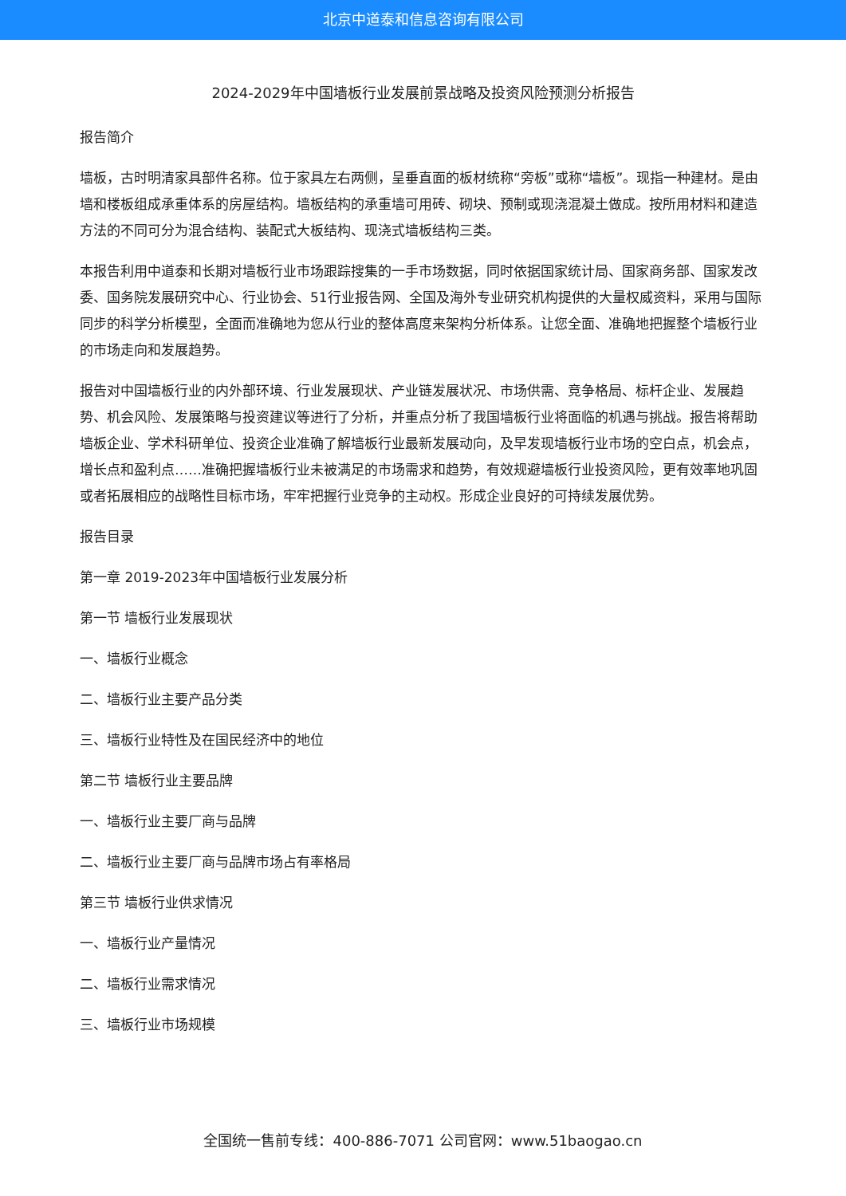北京中道泰和信息咨询有限公司
2024-2029年中国墙板行业发展前景战略及投资风险预测分析报告
报告简介
墙板，古时明清家具部件名称。位于家具左右两侧，呈垂直面的板材统称“旁板”或称“墙板”。现指一种建材。是由墙和楼板组成承重体系的房屋结构。墙板结构的承重墙可用砖、砌块、预制或现浇混凝土做成。按所用材料和建造方法的不同可分为混合结构、装配式大板结构、现浇式墙板结构三类。
本报告利用中道泰和长期对墙板行业市场跟踪搜集的一手市场数据，同时依据国家统计局、国家商务部、国家发改委、国务院发展研究中心、行业协会、51行业报告网、全国及海外专业研究机构提供的大量权威资料，采用与国际同步的科学分析模型，全面而准确地为您从行业的整体高度来架构分析体系。让您全面、准确地把握整个墙板行业的市场走向和发展趋势。
报告对中国墙板行业的内外部环境、行业发展现状、产业链发展状况、市场供需、竞争格局、标杆企业、发展趋势、机会风险、发展策略与投资建议等进行了分析，并重点分析了我国墙板行业将面临的机遇与挑战。报告将帮助墙板企业、学术科研单位、投资企业准确了解墙板行业最新发展动向，及早发现墙板行业市场的空白点，机会点，增长点和盈利点……准确把握墙板行业未被满足的市场需求和趋势，有效规避墙板行业投资风险，更有效率地巩固或者拓展相应的战略性目标市场，牢牢把握行业竞争的主动权。形成企业良好的可持续发展优势。
报告目录
第一章 2019-2023年中国墙板行业发展分析
第一节 墙板行业发展现状
一、墙板行业概念
二、墙板行业主要产品分类
三、墙板行业特性及在国民经济中的地位
第二节 墙板行业主要品牌
一、墙板行业主要厂商与品牌
二、墙板行业主要厂商与品牌市场占有率格局
第三节 墙板行业供求情况
一、墙板行业产量情况
二、墙板行业需求情况
三、墙板行业市场规模
全国统一售前专线：400-886-7071 公司官网：www.51baogao.cn